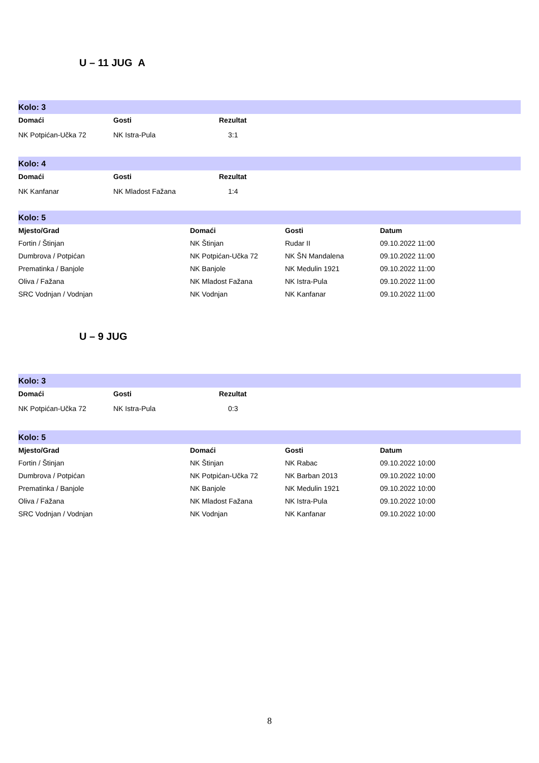U – 11 JUG A
Kolo: 3
| Domaći | Gosti | Rezultat | |
| --- | --- | --- | --- |
| NK Potpićan-Učka 72 | NK Istra-Pula | 3:1 | |
Kolo: 4
| Domaći | Gosti | Rezultat | |
| --- | --- | --- | --- |
| NK Kanfanar | NK Mladost Fažana | 1:4 | |
Kolo: 5
| Mjesto/Grad | Domaći | Gosti | Datum |
| --- | --- | --- | --- |
| Fortin / Štinjan | NK Štinjan | Rudar II | 09.10.2022 11:00 |
| Dumbrova / Potpićan | NK Potpićan-Učka 72 | NK ŠN Mandalena | 09.10.2022 11:00 |
| Prematinka / Banjole | NK Banjole | NK Medulin 1921 | 09.10.2022 11:00 |
| Oliva / Fažana | NK Mladost Fažana | NK Istra-Pula | 09.10.2022 11:00 |
| SRC Vodnjan / Vodnjan | NK Vodnjan | NK Kanfanar | 09.10.2022 11:00 |
U – 9 JUG
Kolo: 3
| Domaći | Gosti | Rezultat | |
| --- | --- | --- | --- |
| NK Potpićan-Učka 72 | NK Istra-Pula | 0:3 | |
Kolo: 5
| Mjesto/Grad | Domaći | Gosti | Datum |
| --- | --- | --- | --- |
| Fortin / Štinjan | NK Štinjan | NK Rabac | 09.10.2022 10:00 |
| Dumbrova / Potpićan | NK Potpićan-Učka 72 | NK Barban 2013 | 09.10.2022 10:00 |
| Prematinka / Banjole | NK Banjole | NK Medulin 1921 | 09.10.2022 10:00 |
| Oliva / Fažana | NK Mladost Fažana | NK Istra-Pula | 09.10.2022 10:00 |
| SRC Vodnjan / Vodnjan | NK Vodnjan | NK Kanfanar | 09.10.2022 10:00 |
8